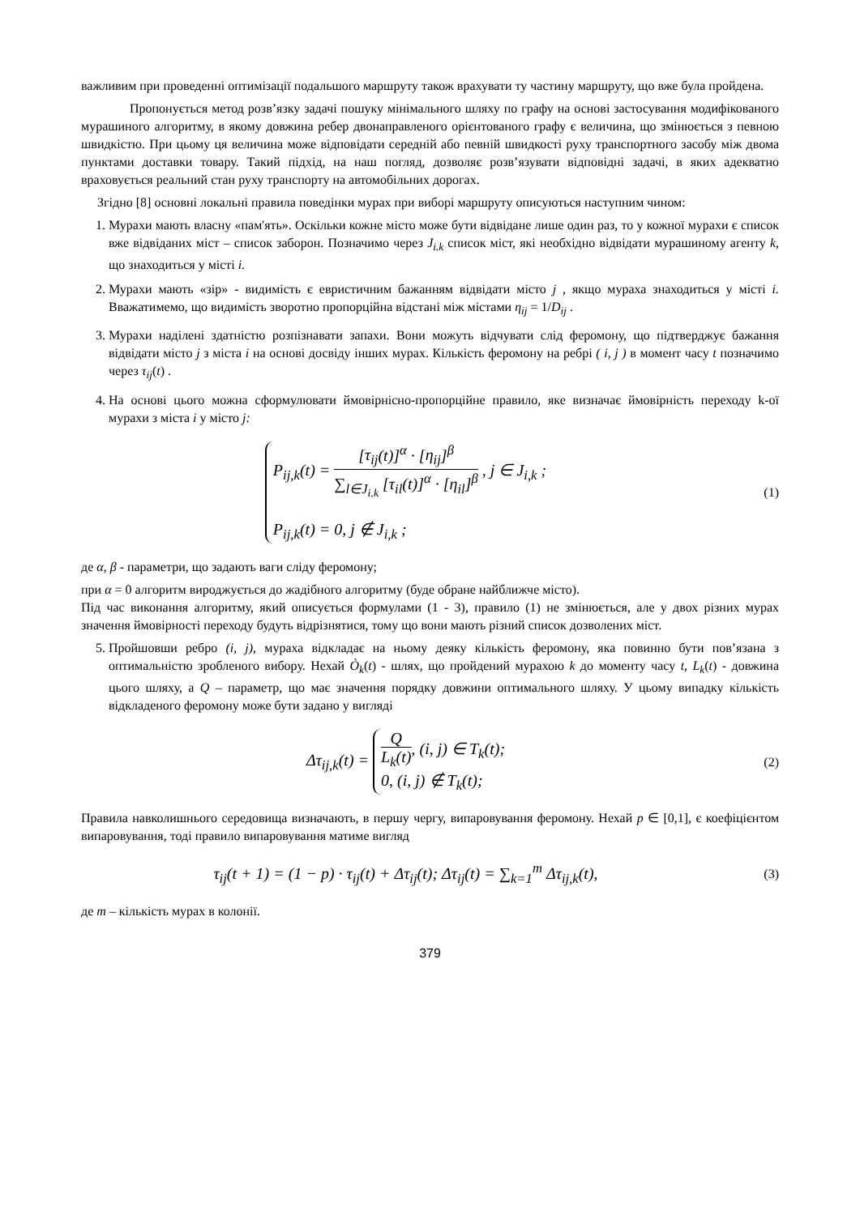важливим при проведенні оптимізації подальшого маршруту також врахувати ту частину маршруту, що вже була пройдена.
Пропонується метод розв’язку задачі пошуку мінімального шляху по графу на основі застосування модифікованого мурашиного алгоритму, в якому довжина ребер двонаправленого орієнтованого графу є величина, що змінюється з певною швидкістю. При цьому ця величина може відповідати середній або певній швидкості руху транспортного засобу між двома пунктами доставки товару. Такий підхід, на наш погляд, дозволяє розв’язувати відповідні задачі, в яких адекватно враховується реальний стан руху транспорту на автомобільних дорогах.
Згідно [8] основні локальні правила поведінки мурах при виборі маршруту описуються наступним чином:
1. Мурахи мають власну «пам'ять». Оскільки кожне місто може бути відвідане лише один раз, то у кожної мурахи є список вже відвіданих міст – список заборон. Позначимо через J<sub>i.k</sub> список міст, які необхідно відвідати мурашиному агенту k, що знаходиться у місті i.
2. Мурахи мають «зір» - видимість є евристичним бажанням відвідати місто j , якщо мураха знаходиться у місті i. Вважатимемо, що видимість зворотно пропорційна відстані між містами η<sub>ij</sub> = 1/D<sub>ij</sub> .
3. Мурахи наділені здатністю розпізнавати запахи. Вони можуть відчувати слід феромону, що підтверджує бажання відвідати місто j з міста i на основі досвіду інших мурах. Кількість феромону на ребрі ( i, j ) в момент часу t позначимо через τ<sub>ij</sub>(t) .
4. На основі цього можна сформулювати ймовірнісно-пропорційне правило, яке визначає ймовірність переходу k-ої мурахи з міста i у місто j:
P<sub>ij,k</sub>(t) = [τ<sub>ij</sub>(t)]<sup>α</sup> · [η<sub>ij</sub>]<sup>β</sup> ∑<sub>l∈J<sub>i.k</sub></sub> [τ<sub>il</sub>(t)]<sup>α</sup> · [η<sub>il</sub>]<sup>β</sup> , j ∈ J<sub>i,k</sub> ;
P<sub>ij,k</sub>(t) = 0, j ∉ J<sub>i,k</sub> ;
(1)
де α, β - параметри, що задають ваги сліду феромону;
при α = 0 алгоритм вироджується до жадібного алгоритму (буде обране найближче місто).
Під час виконання алгоритму, який описується формулами (1 - 3), правило (1) не змінюється, але у двох різних мурах значення ймовірності переходу будуть відрізнятися, тому що вони мають різний список дозволених міст.
5. Пройшовши ребро (i, j), мураха відкладає на ньому деяку кількість феромону, яка повинно бути пов’язана з оптимальністю зробленого вибору. Нехай Ò<sub>k</sub>(t) - шлях, що пройдений мурахою k до моменту часу t, L<sub>k</sub>(t) - довжина цього шляху, а Q – параметр, що має значення порядку довжини оптимального шляху. У цьому випадку кількість відкладеного феромону може бути задано у вигляді
Δτ<sub>ij,k</sub>(t) = Q L<sub>k</sub>(t), (i, j) ∈ T<sub>k</sub>(t);
0, (i, j) ∉ T<sub>k</sub>(t);
(2)
Правила навколишнього середовища визначають, в першу чергу, випаровування феромону. Нехай p ∈ [0,1], є коефіцієнтом випаровування, тоді правило випаровування матиме вигляд
τ<sub>ij</sub>(t + 1) = (1 − p) · τ<sub>ij</sub>(t) + Δτ<sub>ij</sub>(t); Δτ<sub>ij</sub>(t) = ∑<sub>k=1</sub><sup>m</sup> Δτ<sub>ij,k</sub>(t),
(3)
де m – кількість мурах в колонії.
379